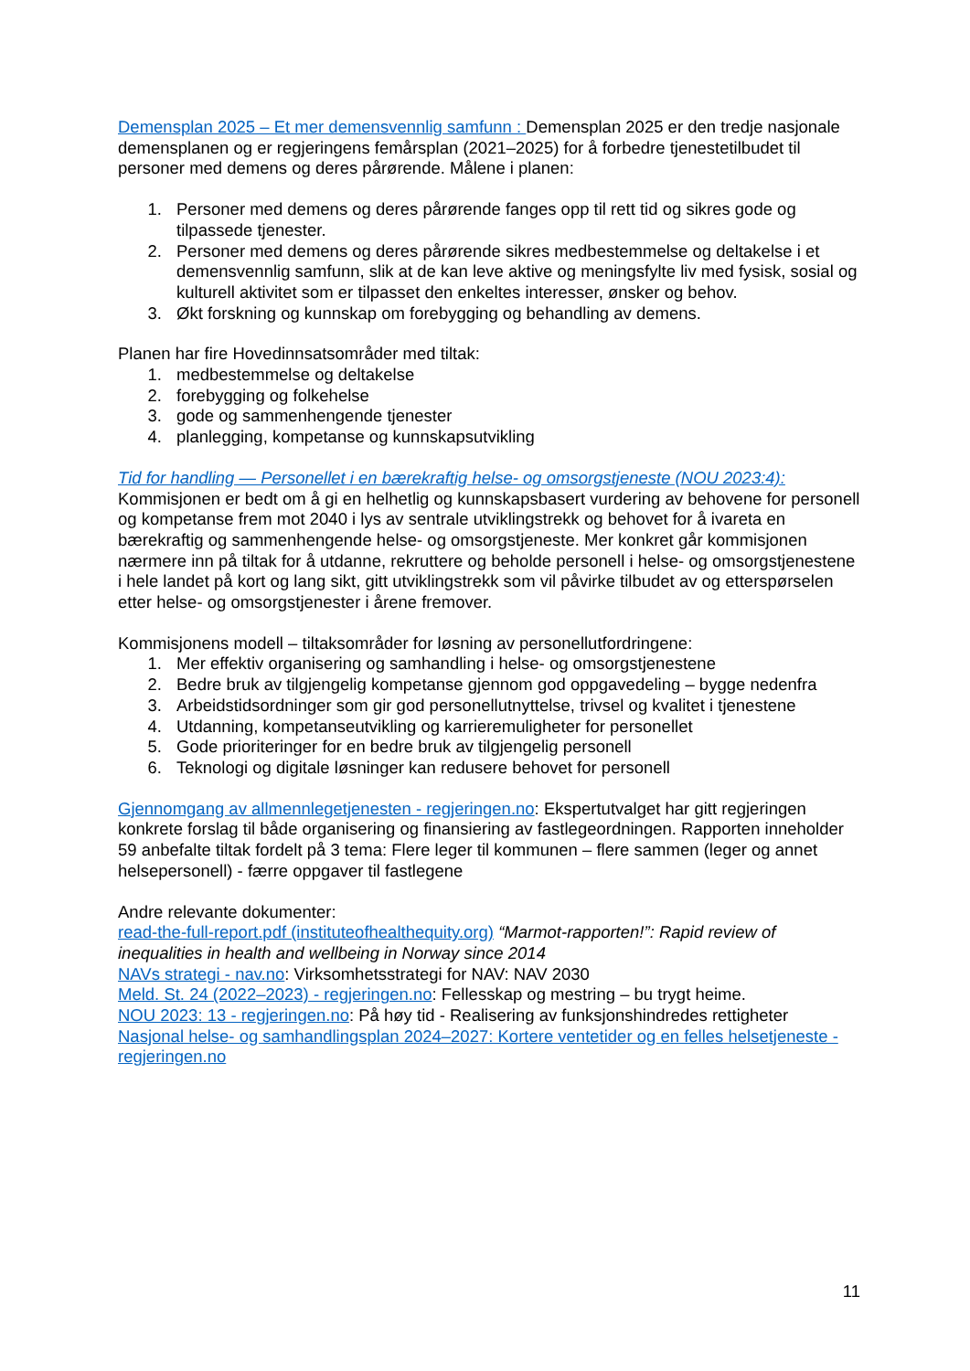Demensplan 2025 – Et mer demensvennlig samfunn : Demensplan 2025 er den tredje nasjonale demensplanen og er regjeringens femårsplan (2021–2025) for å forbedre tjenestetilbudet til personer med demens og deres pårørende. Målene i planen:
1. Personer med demens og deres pårørende fanges opp til rett tid og sikres gode og tilpassede tjenester.
2. Personer med demens og deres pårørende sikres medbestemmelse og deltakelse i et demensvennlig samfunn, slik at de kan leve aktive og meningsfylte liv med fysisk, sosial og kulturell aktivitet som er tilpasset den enkeltes interesser, ønsker og behov.
3. Økt forskning og kunnskap om forebygging og behandling av demens.
Planen har fire Hovedinnsatsområder med tiltak:
1. medbestemmelse og deltakelse
2. forebygging og folkehelse
3. gode og sammenhengende tjenester
4. planlegging, kompetanse og kunnskapsutvikling
Tid for handling — Personellet i en bærekraftig helse- og omsorgstjeneste (NOU 2023:4):
Kommisjonen er bedt om å gi en helhetlig og kunnskapsbasert vurdering av behovene for personell og kompetanse frem mot 2040 i lys av sentrale utviklingstrekk og behovet for å ivareta en bærekraftig og sammenhengende helse- og omsorgstjeneste. Mer konkret går kommisjonen nærmere inn på tiltak for å utdanne, rekruttere og beholde personell i helse- og omsorgstjenestene i hele landet på kort og lang sikt, gitt utviklingstrekk som vil påvirke tilbudet av og etterspørselen etter helse- og omsorgstjenester i årene fremover.
Kommisjonens modell – tiltaksområder for løsning av personellutfordringene:
1. Mer effektiv organisering og samhandling i helse- og omsorgstjenestene
2. Bedre bruk av tilgjengelig kompetanse gjennom god oppgavedeling – bygge nedenfra
3. Arbeidstidsordninger som gir god personellutnyttelse, trivsel og kvalitet i tjenestene
4. Utdanning, kompetanseutvikling og karrieremuligheter for personellet
5. Gode prioriteringer for en bedre bruk av tilgjengelig personell
6. Teknologi og digitale løsninger kan redusere behovet for personell
Gjennomgang av allmennlegetjenesten - regjeringen.no: Ekspertutvalget har gitt regjeringen konkrete forslag til både organisering og finansiering av fastlegeordningen. Rapporten inneholder 59 anbefalte tiltak fordelt på 3 tema: Flere leger til kommunen – flere sammen (leger og annet helsepersonell) - færre oppgaver til fastlegene
Andre relevante dokumenter:
read-the-full-report.pdf (instituteofhealthequity.org) “Marmot-rapporten!”: Rapid review of inequalities in health and wellbeing in Norway since 2014
NAVs strategi - nav.no: Virksomhetsstrategi for NAV: NAV 2030
Meld. St. 24 (2022–2023) - regjeringen.no: Fellesskap og mestring – bu trygt heime.
NOU 2023: 13 - regjeringen.no: På høy tid - Realisering av funksjonshindredes rettigheter
Nasjonal helse- og samhandlingsplan 2024–2027: Kortere ventetider og en felles helsetjeneste - regjeringen.no
11